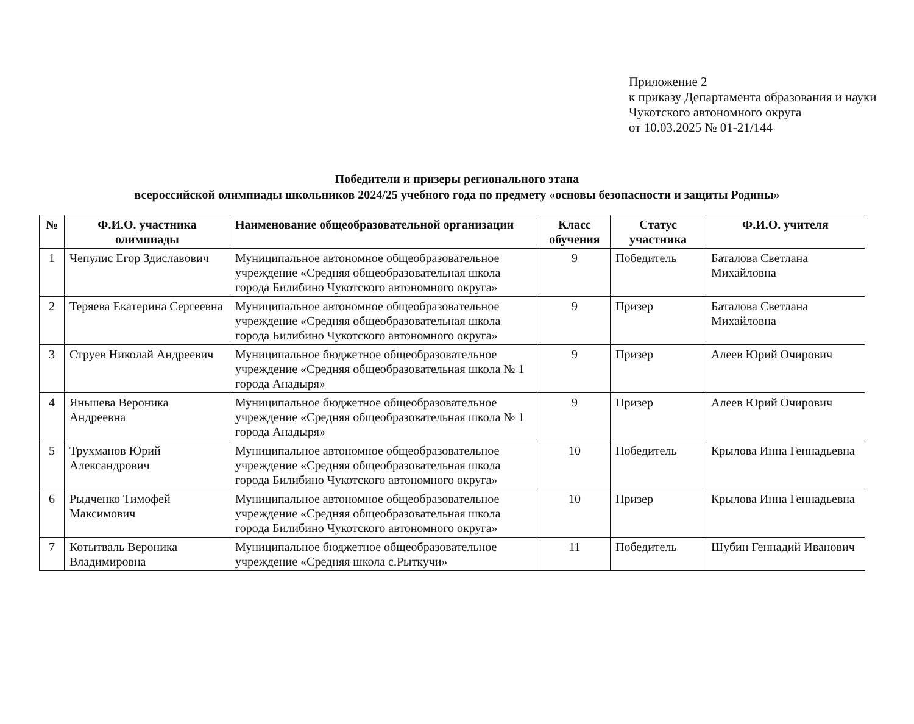Приложение 2
к приказу Департамента образования и науки Чукотского автономного округа
от 10.03.2025 № 01-21/144
Победители и призеры регионального этапа
всероссийской олимпиады школьников 2024/25 учебного года по предмету «основы безопасности и защиты Родины»
| № | Ф.И.О. участника олимпиады | Наименование общеобразовательной организации | Класс обучения | Статус участника | Ф.И.О. учителя |
| --- | --- | --- | --- | --- | --- |
| 1 | Чепулис Егор Здиславович | Муниципальное автономное общеобразовательное учреждение «Средняя общеобразовательная школа города Билибино Чукотского автономного округа» | 9 | Победитель | Баталова Светлана Михайловна |
| 2 | Теряева Екатерина Сергеевна | Муниципальное автономное общеобразовательное учреждение «Средняя общеобразовательная школа города Билибино Чукотского автономного округа» | 9 | Призер | Баталова Светлана Михайловна |
| 3 | Струев Николай Андреевич | Муниципальное бюджетное общеобразовательное учреждение «Средняя общеобразовательная школа № 1 города Анадыря» | 9 | Призер | Алеев Юрий Очирович |
| 4 | Яньшева Вероника Андреевна | Муниципальное бюджетное общеобразовательное учреждение «Средняя общеобразовательная школа № 1 города Анадыря» | 9 | Призер | Алеев Юрий Очирович |
| 5 | Трухманов Юрий Александрович | Муниципальное автономное общеобразовательное учреждение «Средняя общеобразовательная школа города Билибино Чукотского автономного округа» | 10 | Победитель | Крылова Инна Геннадьевна |
| 6 | Рыдченко Тимофей Максимович | Муниципальное автономное общеобразовательное учреждение «Средняя общеобразовательная школа города Билибино Чукотского автономного округа» | 10 | Призер | Крылова Инна Геннадьевна |
| 7 | Котытваль Вероника Владимировна | Муниципальное бюджетное общеобразовательное учреждение «Средняя школа с.Рыткучи» | 11 | Победитель | Шубин Геннадий Иванович |